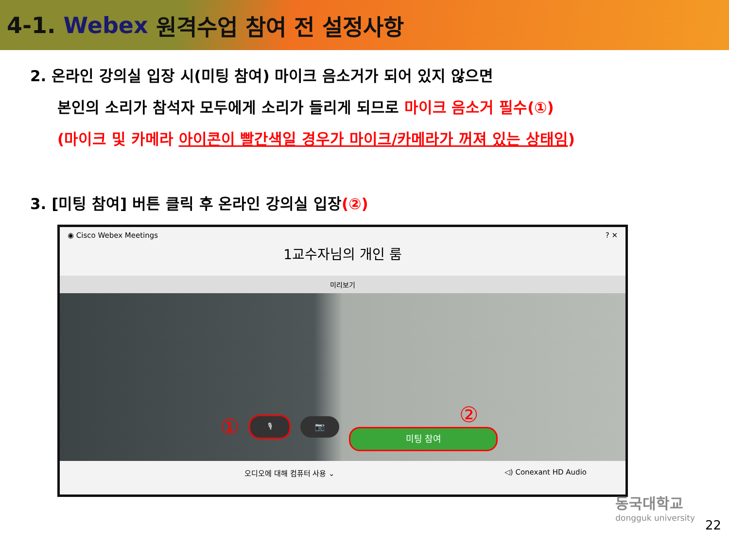4-1. Webex 원격수업 참여 전 설정사항
2. 온라인 강의실 입장 시(미팅 참여) 마이크 음소거가 되어 있지 않으면
본인의 소리가 참석자 모두에게 소리가 들리게 되므로 마이크 음소거 필수(①)
(마이크 및 카메라 아이콘이 빨간색일 경우가 마이크/카메라가 꺼져 있는 상태임)
3. [미팅 참여] 버튼 클릭 후 온라인 강의실 입장(②)
◉ Cisco Webex Meetings ? ✕
1교수자님의 개인 룸
미리보기
①
🎙 📷
②
미팅 참여
오디오에 대해 컴퓨터 사용 ⌄ ◁) Conexant HD Audio
동국대학교
dongguk university
22